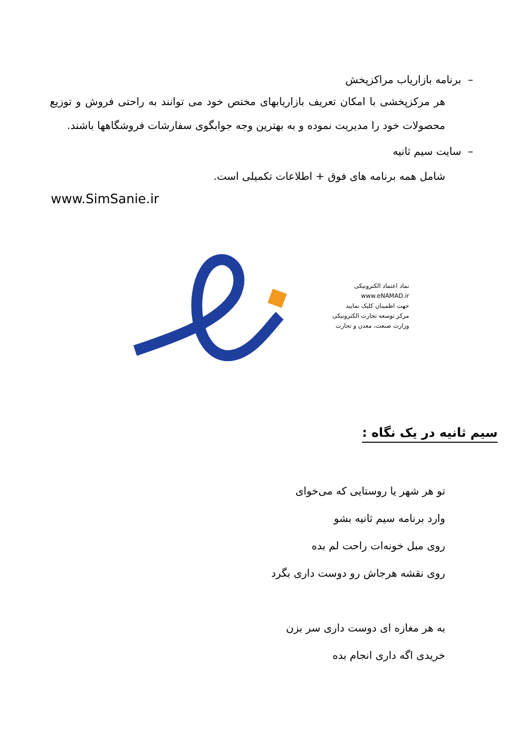– برنامه بازاریاب مراکزپخش
هر مرکزپخشی با امکان تعریف بازاریابهای مختص خود می توانند به راحتی فروش و توزیع محصولات خود را مدیریت نموده و به بهترین وجه جوابگوی سفارشات فروشگاهها باشند.
– سایت سیم ثانیه
شامل همه برنامه های فوق + اطلاعات تکمیلی است.
www.SimSanie.ir
نماد اعتماد الکترونیکی
www.eNAMAD.ir
جهت اطمینان کلیک نمایید
مرکز توسعه تجارت الکترونیکی
وزارت صنعت، معدن و تجارت
سیم ثانیه در یک نگاه :
تو هر شهر یا روستایی که می‌خوای
وارد برنامه سیم ثانیه بشو
روی مبل خونه‌ات راحت لم بده
روی نقشه هرجاش رو دوست داری بگرد
به هر مغازه ای دوست داری سر بزن
خریدی اگه داری انجام بده